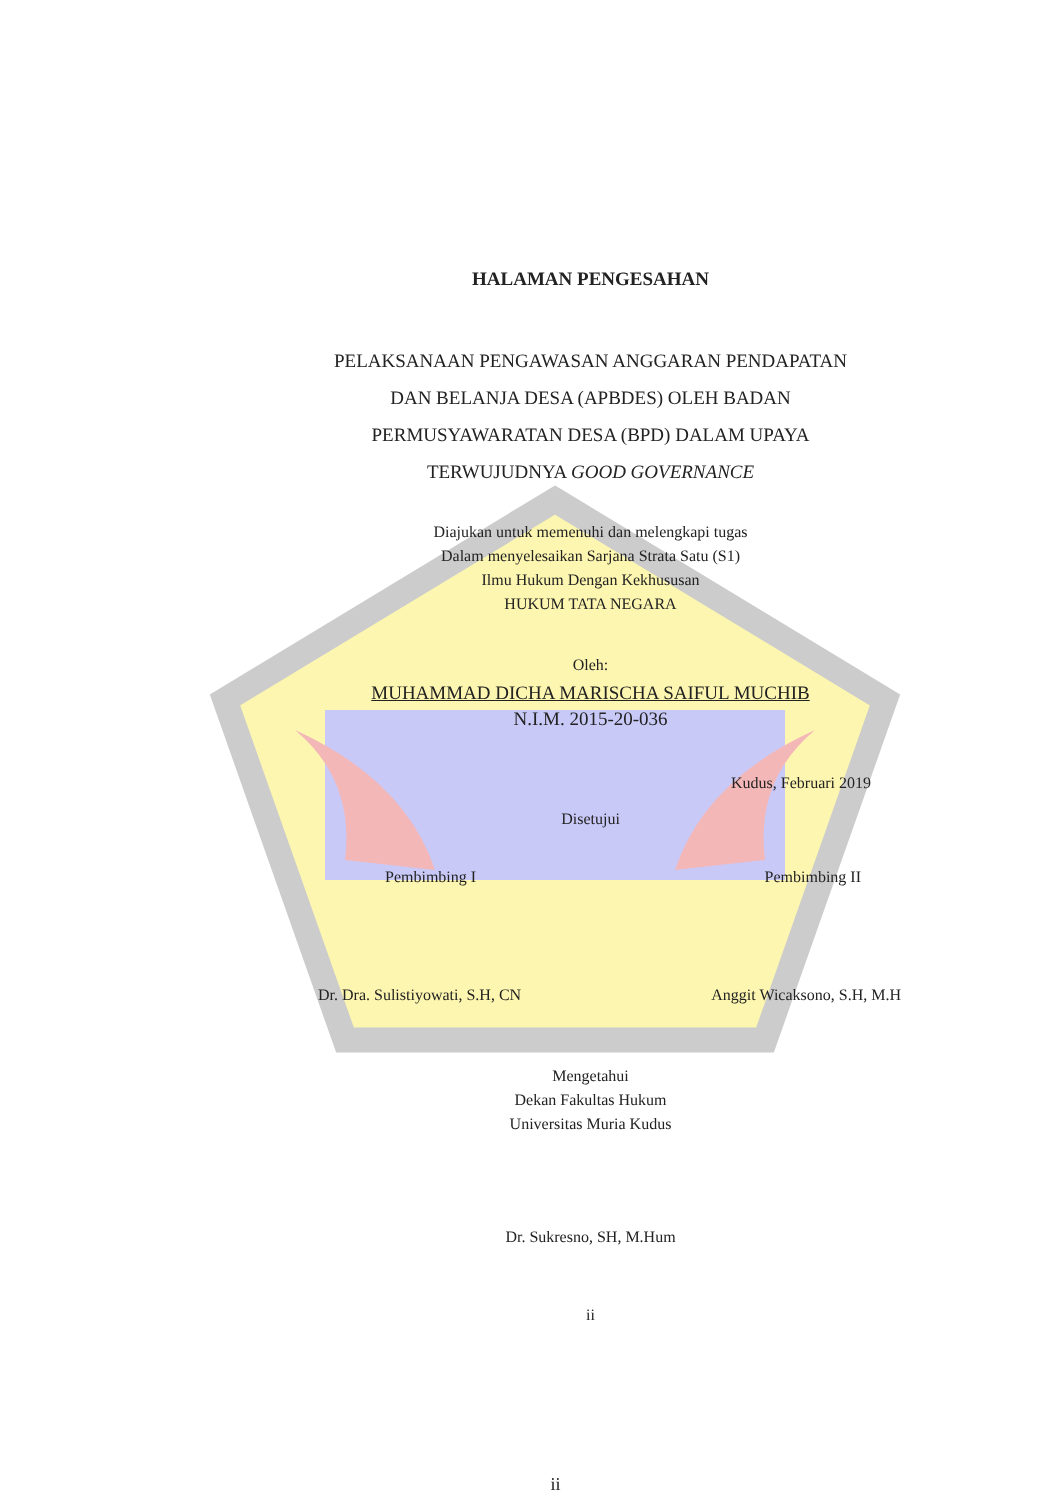HALAMAN PENGESAHAN
PELAKSANAAN PENGAWASAN ANGGARAN PENDAPATAN
DAN BELANJA DESA (APBDES) OLEH BADAN
PERMUSYAWARATAN DESA (BPD) DALAM UPAYA
TERWUJUDNYA GOOD GOVERNANCE
Diajukan untuk memenuhi dan melengkapi tugas
Dalam menyelesaikan Sarjana Strata Satu (S1)
Ilmu Hukum Dengan Kekhususan
HUKUM TATA NEGARA
Oleh:
MUHAMMAD DICHA MARISCHA SAIFUL MUCHIB
N.I.M. 2015-20-036
Kudus, Februari 2019
Disetujui
Pembimbing I Pembimbing II
Dr. Dra. Sulistiyowati, S.H, CN Anggit Wicaksono, S.H, M.H
Mengetahui
Dekan Fakultas Hukum
Universitas Muria Kudus
Dr. Sukresno, SH, M.Hum
ii
ii